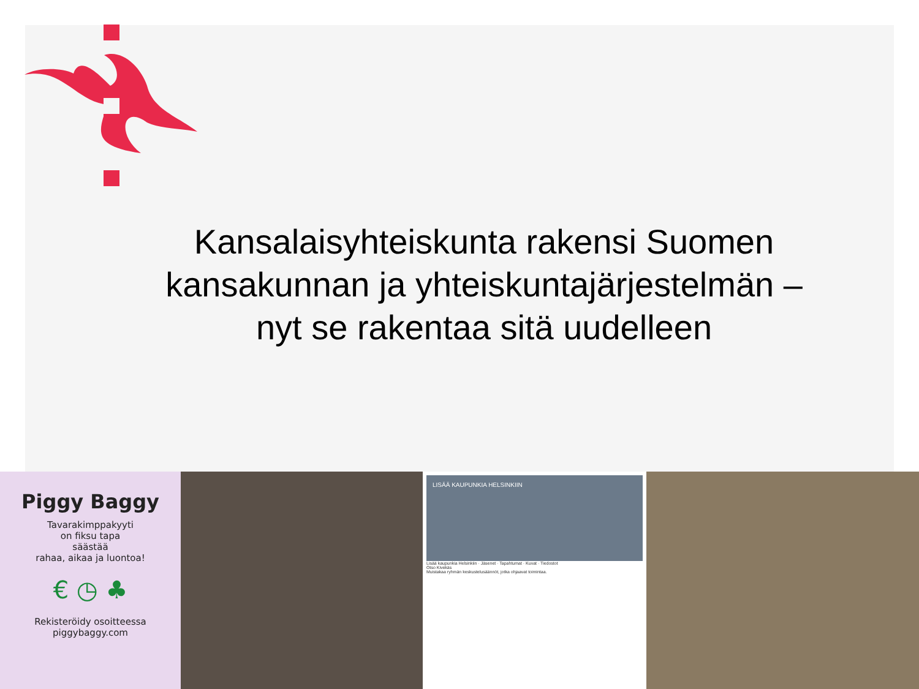Kansalaisyhteiskunta rakensi Suomen kansakunnan ja yhteiskuntajärjestelmän – nyt se rakentaa sitä uudelleen
Piggy Baggy
Tavarakimppakyyti
on fiksu tapa
säästää
rahaa, aikaa ja luontoa!
€ ◷ ♣
Rekisteröidy osoitteessa
piggybaggy.com
LISÄÄ KAUPUNKIA HELSINKIIN
Lisää kaupunkia Helsinkiin · Jäsenet · Tapahtumat · Kuvat · Tiedostot
Otso Kivekäs
Muistakaa ryhmän keskustelusäännöt, jotka ohjaavat toimintaa.